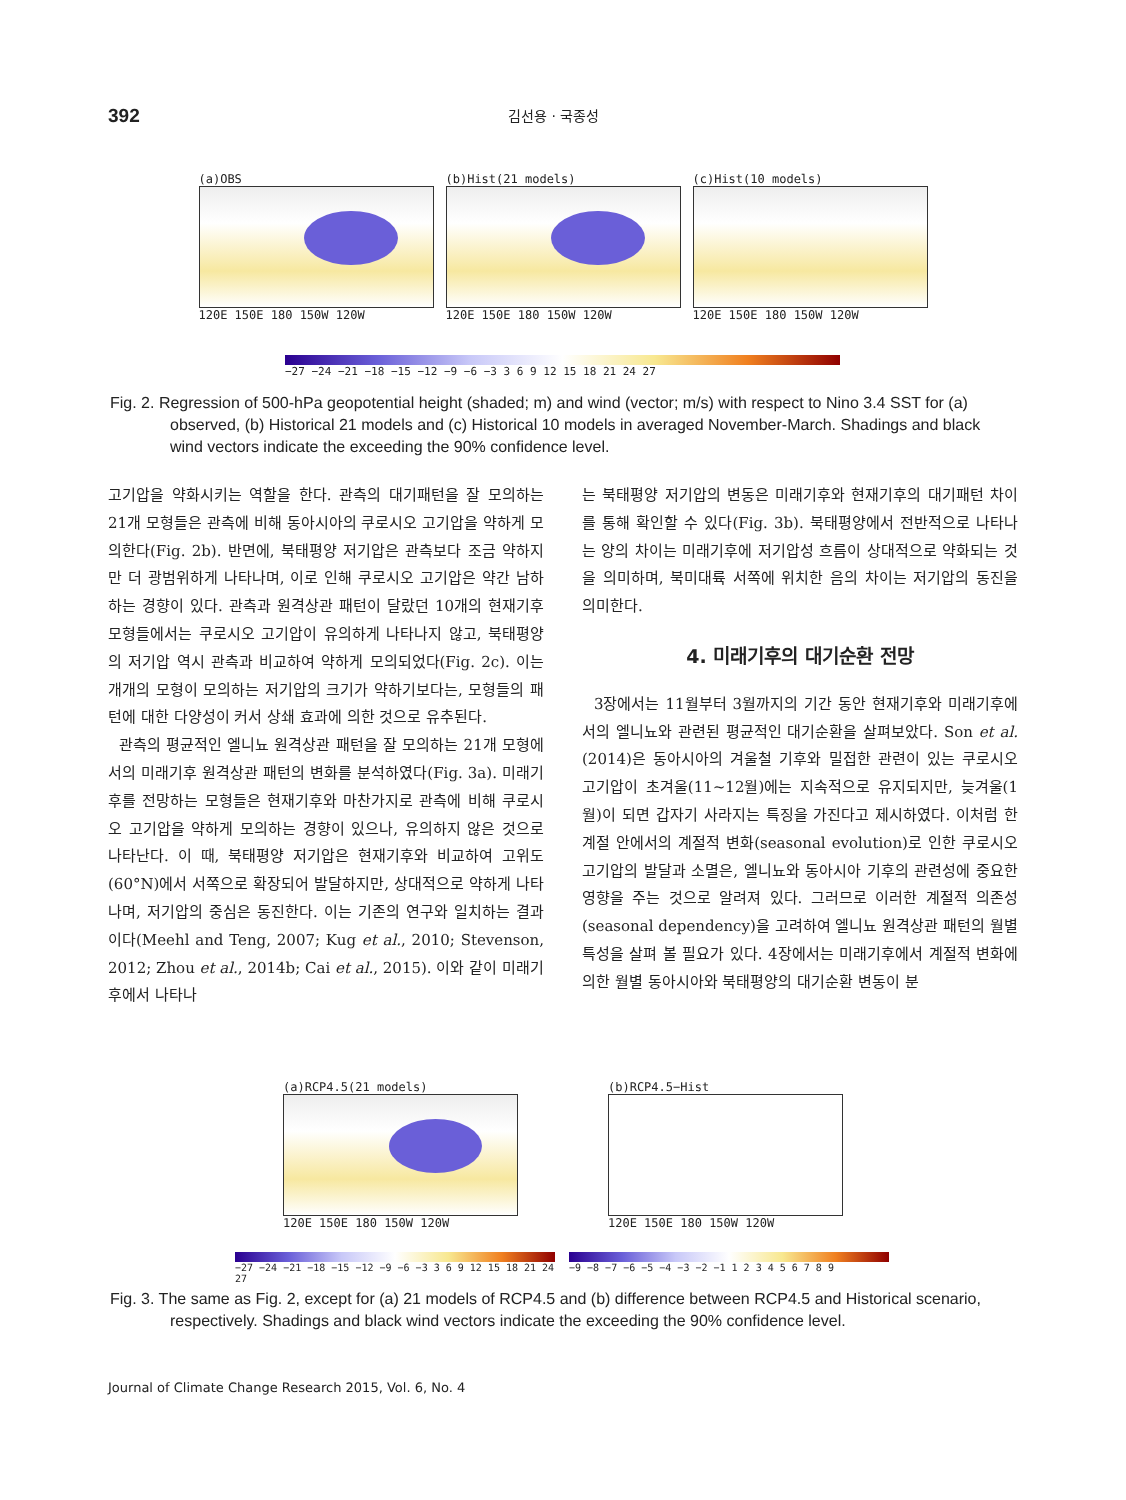392 김선용 · 국종성
(a)OBS
120E 150E 180 150W 120W
(b)Hist(21 models)
120E 150E 180 150W 120W
(c)Hist(10 models)
120E 150E 180 150W 120W
−27 −24 −21 −18 −15 −12 −9 −6 −3 3 6 9 12 15 18 21 24 27
Fig. 2. Regression of 500-hPa geopotential height (shaded; m) and wind (vector; m/s) with respect to Nino 3.4 SST for (a) observed, (b) Historical 21 models and (c) Historical 10 models in averaged November-March. Shadings and black wind vectors indicate the exceeding the 90% confidence level.
고기압을 약화시키는 역할을 한다. 관측의 대기패턴을 잘 모의하는 21개 모형들은 관측에 비해 동아시아의 쿠로시오 고기압을 약하게 모의한다(Fig. 2b). 반면에, 북태평양 저기압은 관측보다 조금 약하지만 더 광범위하게 나타나며, 이로 인해 쿠로시오 고기압은 약간 남하하는 경향이 있다. 관측과 원격상관 패턴이 달랐던 10개의 현재기후 모형들에서는 쿠로시오 고기압이 유의하게 나타나지 않고, 북태평양의 저기압 역시 관측과 비교하여 약하게 모의되었다(Fig. 2c). 이는 개개의 모형이 모의하는 저기압의 크기가 약하기보다는, 모형들의 패턴에 대한 다양성이 커서 상쇄 효과에 의한 것으로 유추된다.
관측의 평균적인 엘니뇨 원격상관 패턴을 잘 모의하는 21개 모형에서의 미래기후 원격상관 패턴의 변화를 분석하였다(Fig. 3a). 미래기후를 전망하는 모형들은 현재기후와 마찬가지로 관측에 비해 쿠로시오 고기압을 약하게 모의하는 경향이 있으나, 유의하지 않은 것으로 나타난다. 이 때, 북태평양 저기압은 현재기후와 비교하여 고위도(60°N)에서 서쪽으로 확장되어 발달하지만, 상대적으로 약하게 나타나며, 저기압의 중심은 동진한다. 이는 기존의 연구와 일치하는 결과이다(Meehl and Teng, 2007; Kug et al., 2010; Stevenson, 2012; Zhou et al., 2014b; Cai et al., 2015). 이와 같이 미래기후에서 나타나
는 북태평양 저기압의 변동은 미래기후와 현재기후의 대기패턴 차이를 통해 확인할 수 있다(Fig. 3b). 북태평양에서 전반적으로 나타나는 양의 차이는 미래기후에 저기압성 흐름이 상대적으로 약화되는 것을 의미하며, 북미대륙 서쪽에 위치한 음의 차이는 저기압의 동진을 의미한다.
4. 미래기후의 대기순환 전망
3장에서는 11월부터 3월까지의 기간 동안 현재기후와 미래기후에서의 엘니뇨와 관련된 평균적인 대기순환을 살펴보았다. Son et al.(2014)은 동아시아의 겨울철 기후와 밀접한 관련이 있는 쿠로시오 고기압이 초겨울(11~12월)에는 지속적으로 유지되지만, 늦겨울(1월)이 되면 갑자기 사라지는 특징을 가진다고 제시하였다. 이처럼 한 계절 안에서의 계절적 변화(seasonal evolution)로 인한 쿠로시오 고기압의 발달과 소멸은, 엘니뇨와 동아시아 기후의 관련성에 중요한 영향을 주는 것으로 알려져 있다. 그러므로 이러한 계절적 의존성(seasonal dependency)을 고려하여 엘니뇨 원격상관 패턴의 월별 특성을 살펴 볼 필요가 있다. 4장에서는 미래기후에서 계절적 변화에 의한 월별 동아시아와 북태평양의 대기순환 변동이 분
(a)RCP4.5(21 models)
120E 150E 180 150W 120W
(b)RCP4.5−Hist
120E 150E 180 150W 120W
−27 −24 −21 −18 −15 −12 −9 −6 −3 3 6 9 12 15 18 21 24 27
−9 −8 −7 −6 −5 −4 −3 −2 −1 1 2 3 4 5 6 7 8 9
Fig. 3. The same as Fig. 2, except for (a) 21 models of RCP4.5 and (b) difference between RCP4.5 and Historical scenario, respectively. Shadings and black wind vectors indicate the exceeding the 90% confidence level.
Journal of Climate Change Research 2015, Vol. 6, No. 4